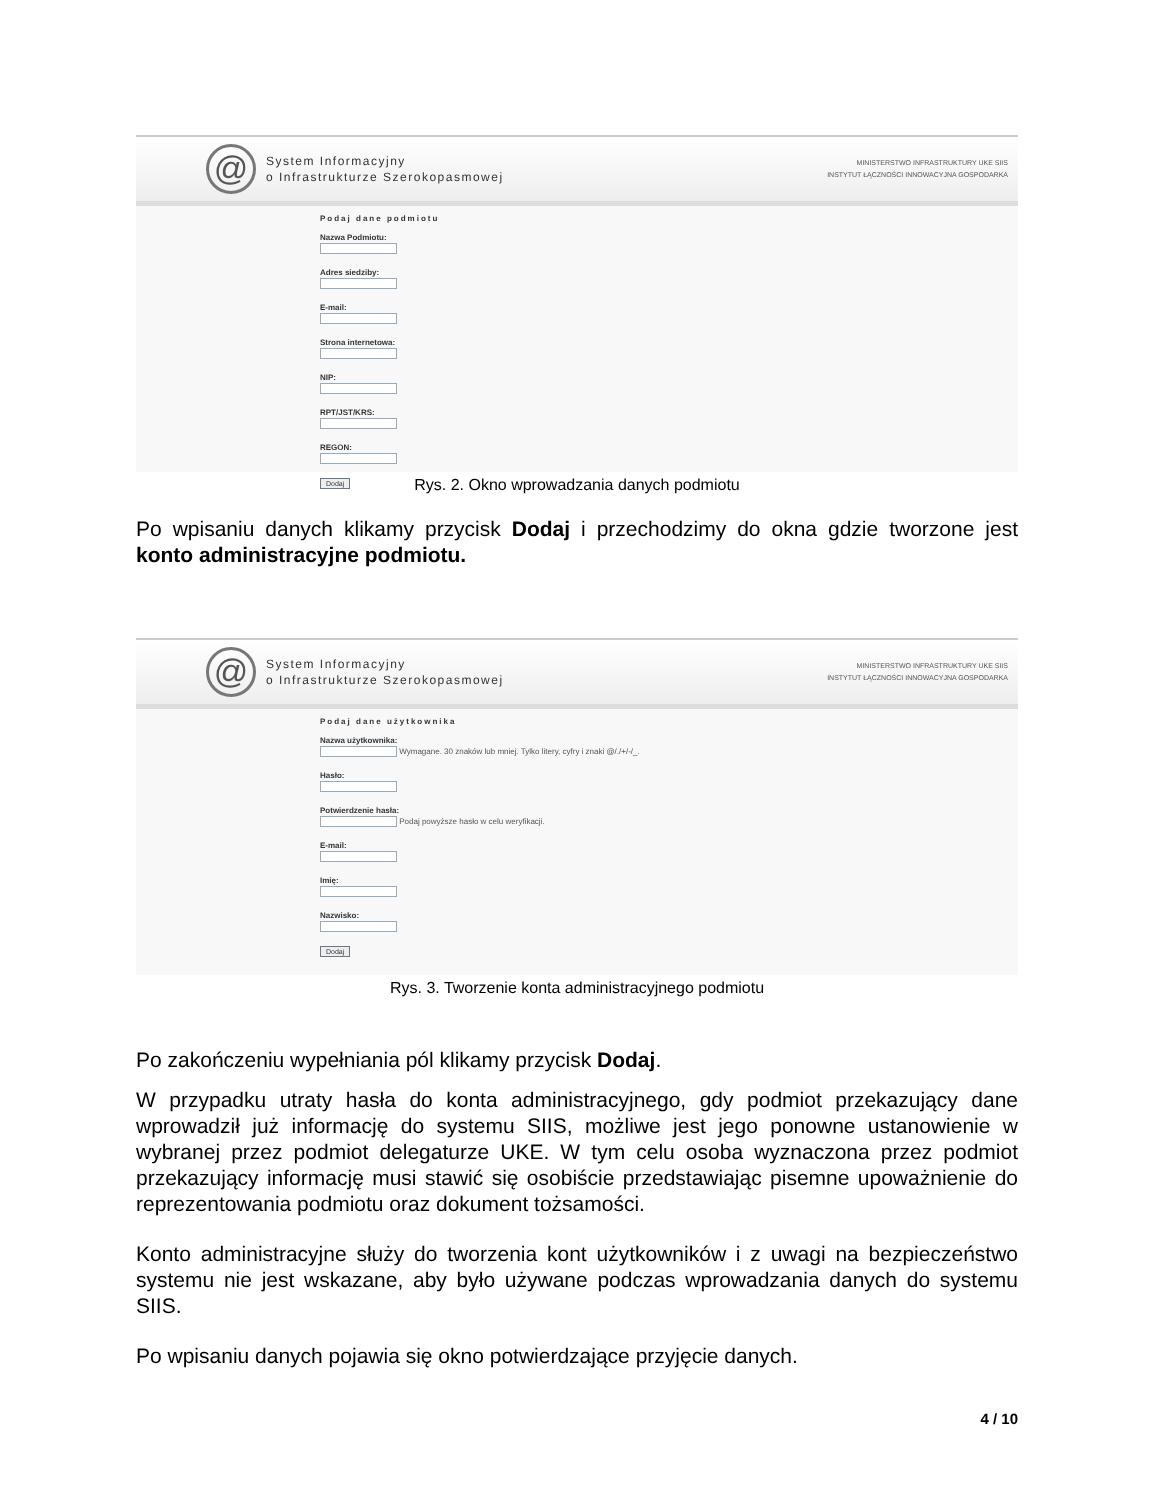@
System Informacyjny
o Infrastrukturze Szerokopasmowej
MINISTERSTWO INFRASTRUKTURY UKE SIIS
INSTYTUT ŁĄCZNOŚCI INNOWACYJNA GOSPODARKA
Podaj dane podmiotu
Nazwa Podmiotu:
Adres siedziby:
E-mail:
Strona internetowa:
NIP:
RPT/JST/KRS:
REGON:
Dodaj
Rys. 2. Okno wprowadzania danych podmiotu
Po wpisaniu danych klikamy przycisk Dodaj i przechodzimy do okna gdzie tworzone jest konto administracyjne podmiotu.
@
System Informacyjny
o Infrastrukturze Szerokopasmowej
MINISTERSTWO INFRASTRUKTURY UKE SIIS
INSTYTUT ŁĄCZNOŚCI INNOWACYJNA GOSPODARKA
Podaj dane użytkownika
Nazwa użytkownika:
Wymagane. 30 znaków lub mniej. Tylko litery, cyfry i znaki @/./+/-/_.
Hasło:
Potwierdzenie hasła:
Podaj powyższe hasło w celu weryfikacji.
E-mail:
Imię:
Nazwisko:
Dodaj
Rys. 3. Tworzenie konta administracyjnego podmiotu
Po zakończeniu wypełniania pól klikamy przycisk Dodaj.
W przypadku utraty hasła do konta administracyjnego, gdy podmiot przekazujący dane wprowadził już informację do systemu SIIS, możliwe jest jego ponowne ustanowienie w wybranej przez podmiot delegaturze UKE. W tym celu osoba wyznaczona przez podmiot przekazujący informację musi stawić się osobiście przedstawiając pisemne upoważnienie do reprezentowania podmiotu oraz dokument tożsamości.
Konto administracyjne służy do tworzenia kont użytkowników i z uwagi na bezpieczeństwo systemu nie jest wskazane, aby było używane podczas wprowadzania danych do systemu SIIS.
Po wpisaniu danych pojawia się okno potwierdzające przyjęcie danych.
4 / 10